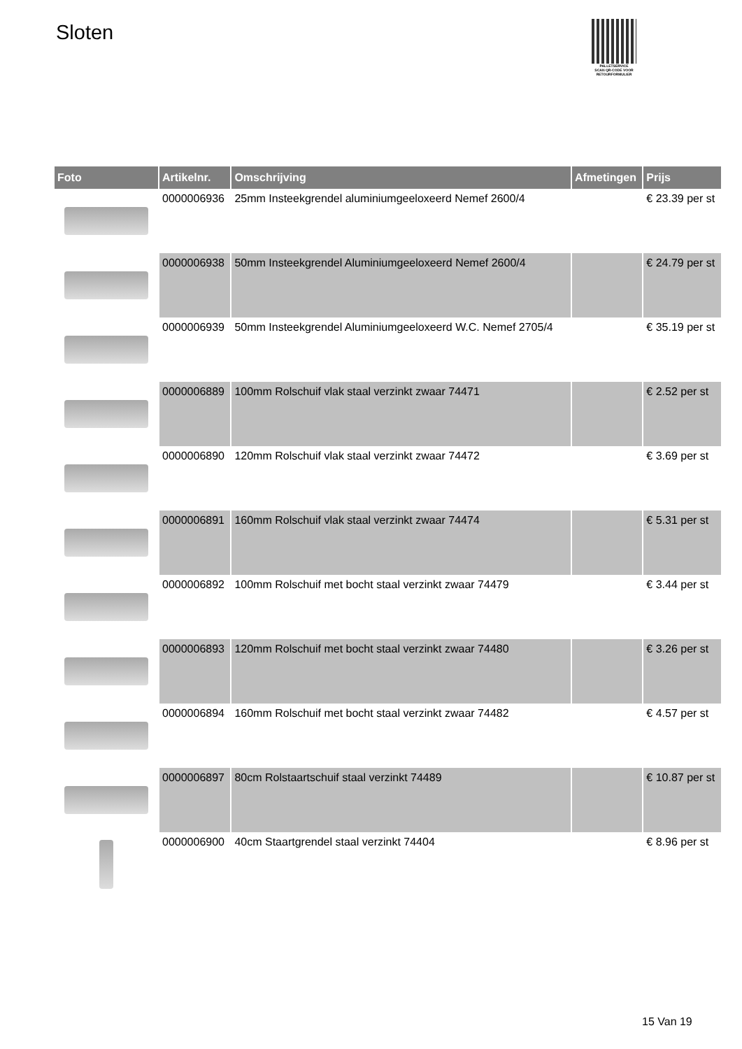Sloten
PALLETSERVICE
SCAN QR-CODE VOOR RETOURFORMULIER
| Foto | Artikelnr. | Omschrijving | Afmetingen | Prijs |
| --- | --- | --- | --- | --- |
| | 0000006936 | 25mm Insteekgrendel aluminiumgeeloxeerd Nemef 2600/4 | | € 23.39 per st |
| | 0000006938 | 50mm Insteekgrendel Aluminiumgeeloxeerd Nemef 2600/4 | | € 24.79 per st |
| | 0000006939 | 50mm Insteekgrendel Aluminiumgeeloxeerd W.C. Nemef 2705/4 | | € 35.19 per st |
| | 0000006889 | 100mm Rolschuif vlak staal verzinkt zwaar 74471 | | € 2.52 per st |
| | 0000006890 | 120mm Rolschuif vlak staal verzinkt zwaar 74472 | | € 3.69 per st |
| | 0000006891 | 160mm Rolschuif vlak staal verzinkt zwaar 74474 | | € 5.31 per st |
| | 0000006892 | 100mm Rolschuif met bocht staal verzinkt zwaar 74479 | | € 3.44 per st |
| | 0000006893 | 120mm Rolschuif met bocht staal verzinkt zwaar 74480 | | € 3.26 per st |
| | 0000006894 | 160mm Rolschuif met bocht staal verzinkt zwaar 74482 | | € 4.57 per st |
| | 0000006897 | 80cm Rolstaartschuif staal verzinkt 74489 | | € 10.87 per st |
| | 0000006900 | 40cm Staartgrendel staal verzinkt 74404 | | € 8.96 per st |
15 Van 19